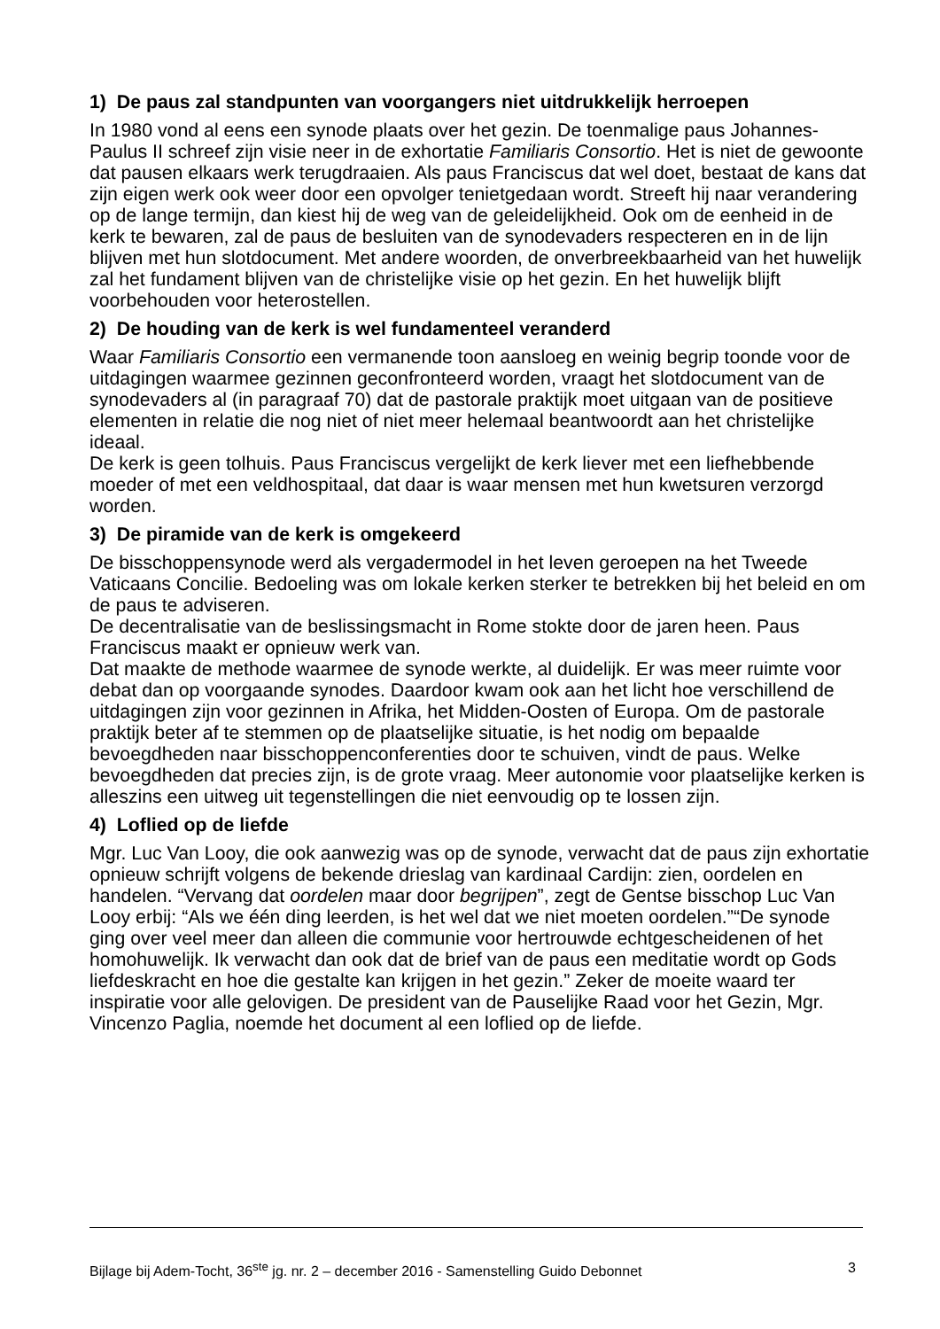1) De paus zal standpunten van voorgangers niet uitdrukkelijk herroepen
In 1980 vond al eens een synode plaats over het gezin. De toenmalige paus Johannes-Paulus II schreef zijn visie neer in de exhortatie Familiaris Consortio. Het is niet de gewoonte dat pausen elkaars werk terugdraaien. Als paus Franciscus dat wel doet, bestaat de kans dat zijn eigen werk ook weer door een opvolger tenietgedaan wordt. Streeft hij naar verandering op de lange termijn, dan kiest hij de weg van de geleidelijkheid. Ook om de eenheid in de kerk te bewaren, zal de paus de besluiten van de synodevaders respecteren en in de lijn blijven met hun slotdocument. Met andere woorden, de onverbreekbaarheid van het huwelijk zal het fundament blijven van de christelijke visie op het gezin. En het huwelijk blijft voorbehouden voor heterostellen.
2) De houding van de kerk is wel fundamenteel veranderd
Waar Familiaris Consortio een vermanende toon aansloeg en weinig begrip toonde voor de uitdagingen waarmee gezinnen geconfronteerd worden, vraagt het slotdocument van de synodevaders al (in paragraaf 70) dat de pastorale praktijk moet uitgaan van de positieve elementen in relatie die nog niet of niet meer helemaal beantwoordt aan het christelijke ideaal.
De kerk is geen tolhuis. Paus Franciscus vergelijkt de kerk liever met een liefhebbende moeder of met een veldhospitaal, dat daar is waar mensen met hun kwetsuren verzorgd worden.
3) De piramide van de kerk is omgekeerd
De bisschoppensynode werd als vergadermodel in het leven geroepen na het Tweede Vaticaans Concilie. Bedoeling was om lokale kerken sterker te betrekken bij het beleid en om de paus te adviseren.
De decentralisatie van de beslissingsmacht in Rome stokte door de jaren heen. Paus Franciscus maakt er opnieuw werk van.
Dat maakte de methode waarmee de synode werkte, al duidelijk. Er was meer ruimte voor debat dan op voorgaande synodes. Daardoor kwam ook aan het licht hoe verschillend de uitdagingen zijn voor gezinnen in Afrika, het Midden-Oosten of Europa. Om de pastorale praktijk beter af te stemmen op de plaatselijke situatie, is het nodig om bepaalde bevoegdheden naar bisschoppenconferenties door te schuiven, vindt de paus. Welke bevoegdheden dat precies zijn, is de grote vraag. Meer autonomie voor plaatselijke kerken is alleszins een uitweg uit tegenstellingen die niet eenvoudig op te lossen zijn.
4) Loflied op de liefde
Mgr. Luc Van Looy, die ook aanwezig was op de synode, verwacht dat de paus zijn exhortatie opnieuw schrijft volgens de bekende drieslag van kardinaal Cardijn: zien, oordelen en handelen. “Vervang dat oordelen maar door begrijpen”, zegt de Gentse bisschop Luc Van Looy erbij: “Als we één ding leerden, is het wel dat we niet moeten oordelen.”“De synode ging over veel meer dan alleen die communie voor hertrouwde echtgescheidenen of het homohuwelijk. Ik verwacht dan ook dat de brief van de paus een meditatie wordt op Gods liefdeskracht en hoe die gestalte kan krijgen in het gezin.” Zeker de moeite waard ter inspiratie voor alle gelovigen. De president van de Pauselijke Raad voor het Gezin, Mgr. Vincenzo Paglia, noemde het document al een loflied op de liefde.
Bijlage bij Adem-Tocht, 36<sup>ste</sup> jg. nr. 2 – december 2016 - Samenstelling Guido Debonnet 3